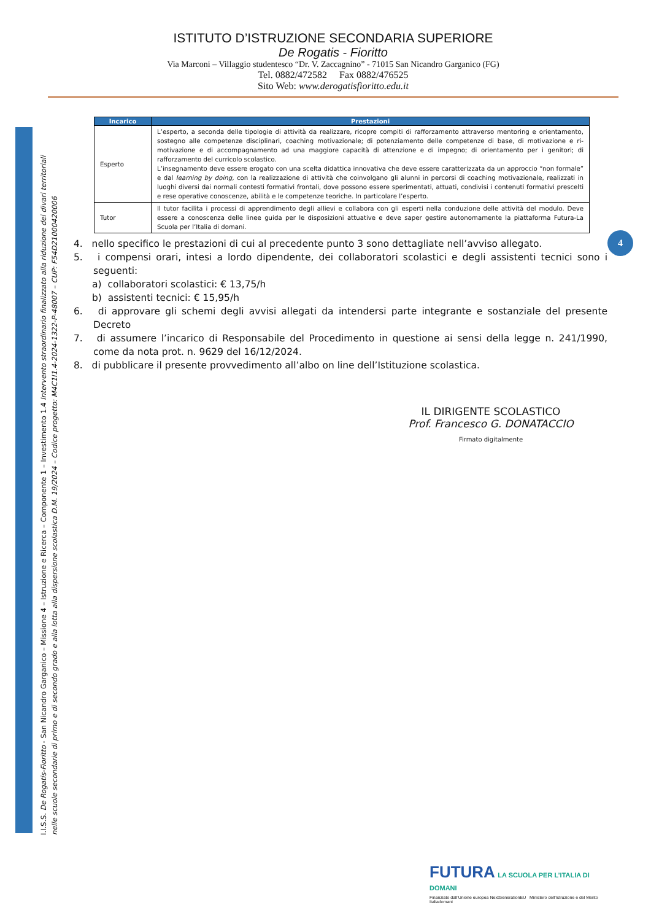ISTITUTO D’ISTRUZIONE SECONDARIA SUPERIORE
De Rogatis - Fioritto
Via Marconi – Villaggio studentesco “Dr. V. Zaccagnino” - 71015 San Nicandro Garganico (FG)
Tel. 0882/472582 Fax 0882/476525
Sito Web: www.derogatisfioritto.edu.it
I.I.S.S. De Rogatis-Fioritto - San Nicandro Garganico – Missione 4 – Istruzione e Ricerca – Componente 1 – Investimento 1.4 Intervento straordinario finalizzato alla riduzione dei divari territoriali nelle scuole secondarie di primo e di secondo grado e alla lotta alla dispersione scolastica D.M. 19/2024 – Codice progetto: M4C1I1.4-2024-1322-P-48007 – CUP: F54D21000420006
| Incarico | Prestazioni |
| --- | --- |
| Esperto | L’esperto, a seconda delle tipologie di attività da realizzare, ricopre compiti di rafforzamento attraverso mentoring e orientamento, sostegno alle competenze disciplinari, coaching motivazionale; di potenziamento delle competenze di base, di motivazione e ri-motivazione e di accompagnamento ad una maggiore capacità di attenzione e di impegno; di orientamento per i genitori; di rafforzamento del curricolo scolastico. L’insegnamento deve essere erogato con una scelta didattica innovativa che deve essere caratterizzata da un approccio “non formale” e dal learning by doing, con la realizzazione di attività che coinvolgano gli alunni in percorsi di coaching motivazionale, realizzati in luoghi diversi dai normali contesti formativi frontali, dove possono essere sperimentati, attuati, condivisi i contenuti formativi prescelti e rese operative conoscenze, abilità e le competenze teoriche. In particolare l’esperto. |
| Tutor | Il tutor facilita i processi di apprendimento degli allievi e collabora con gli esperti nella conduzione delle attività del modulo. Deve essere a conoscenza delle linee guida per le disposizioni attuative e deve saper gestire autonomamente la piattaforma Futura-La Scuola per l’Italia di domani. |
4. nello specifico le prestazioni di cui al precedente punto 3 sono dettagliate nell’avviso allegato.
5. i compensi orari, intesi a lordo dipendente, dei collaboratori scolastici e degli assistenti tecnici sono i seguenti:
a) collaboratori scolastici: € 13,75/h
b) assistenti tecnici: € 15,95/h
6. di approvare gli schemi degli avvisi allegati da intendersi parte integrante e sostanziale del presente Decreto
7. di assumere l’incarico di Responsabile del Procedimento in questione ai sensi della legge n. 241/1990, come da nota prot. n. 9629 del 16/12/2024.
8. di pubblicare il presente provvedimento all’albo on line dell’Istituzione scolastica.
4
IL DIRIGENTE SCOLASTICO
Prof. Francesco G. DONATACCIO
Firmato digitalmente
FUTURA LA SCUOLA PER L’ITALIA DI DOMANI
Finanziato dall’Unione europea NextGenerationEU Ministero dell’Istruzione e del Merito Italiadomani